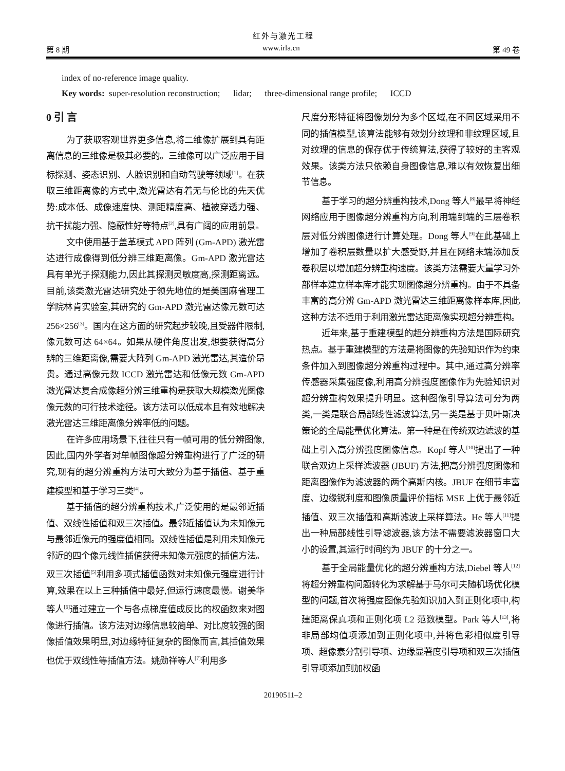红外与激光工程
第 8 期 www.irla.cn 第 49 卷
index of no-reference image quality.
Key words: super-resolution reconstruction; lidar; three-dimensional range profile; ICCD
0 引 言
为了获取客观世界更多信息,将二维像扩展到具有距离信息的三维像是极其必要的。三维像可以广泛应用于目标探测、姿态识别、人脸识别和自动驾驶等领域<sup>[1]</sup>。在获取三维距离像的方式中,激光雷达有着无与伦比的先天优势:成本低、成像速度快、测距精度高、植被穿透力强、抗干扰能力强、隐蔽性好等特点<sup>[2]</sup>,具有广阔的应用前景。
文中使用基于盖革模式 APD 阵列 (Gm-APD) 激光雷达进行成像得到低分辨三维距离像。Gm-APD 激光雷达具有单光子探测能力,因此其探测灵敏度高,探测距离远。目前,该类激光雷达研究处于领先地位的是美国麻省理工学院林肯实验室,其研究的 Gm-APD 激光雷达像元数可达 256×256<sup>[3]</sup>。国内在这方面的研究起步较晚,且受器件限制,像元数可达 64×64。如果从硬件角度出发,想要获得高分辨的三维距离像,需要大阵列 Gm-APD 激光雷达,其造价昂贵。通过高像元数 ICCD 激光雷达和低像元数 Gm-APD 激光雷达复合成像超分辨三维重构是获取大规模激光图像像元数的可行技术途径。该方法可以低成本且有效地解决激光雷达三维距离像分辨率低的问题。
在许多应用场景下,往往只有一帧可用的低分辨图像,因此,国内外学者对单帧图像超分辨重构进行了广泛的研究,现有的超分辨重构方法可大致分为基于插值、基于重建模型和基于学习三类<sup>[4]</sup>。
基于插值的超分辨重构技术,广泛使用的是最邻近插值、双线性插值和双三次插值。最邻近插值认为未知像元与最邻近像元的强度值相同。双线性插值是利用未知像元邻近的四个像元线性插值获得未知像元强度的插值方法。双三次插值<sup>[5]</sup>利用多项式插值函数对未知像元强度进行计算,效果在以上三种插值中最好,但运行速度最慢。谢美华等人<sup>[6]</sup>通过建立一个与各点梯度值成反比的权函数来对图像进行插值。该方法对边缘信息较简单、对比度较强的图像插值效果明显,对边缘特征复杂的图像而言,其插值效果也优于双线性等插值方法。姚勋祥等人<sup>[7]</sup>利用多
尺度分形特征将图像划分为多个区域,在不同区域采用不同的插值模型,该算法能够有效划分纹理和非纹理区域,且对纹理的信息的保存优于传统算法,获得了较好的主客观效果。该类方法只依赖自身图像信息,难以有效恢复出细节信息。
基于学习的超分辨重构技术,Dong 等人<sup>[8]</sup>最早将神经网络应用于图像超分辨重构方向,利用端到端的三层卷积层对低分辨图像进行计算处理。Dong 等人<sup>[9]</sup>在此基础上增加了卷积层数量以扩大感受野,并且在网络末端添加反卷积层以增加超分辨重构速度。该类方法需要大量学习外部样本建立样本库才能实现图像超分辨重构。由于不具备丰富的高分辨 Gm-APD 激光雷达三维距离像样本库,因此这种方法不适用于利用激光雷达距离像实现超分辨重构。
近年来,基于重建模型的超分辨重构方法是国际研究热点。基于重建模型的方法是将图像的先验知识作为约束条件加入到图像超分辨重构过程中。其中,通过高分辨率传感器采集强度像,利用高分辨强度图像作为先验知识对超分辨重构效果提升明显。这种图像引导算法可分为两类,一类是联合局部线性滤波算法,另一类是基于贝叶斯决策论的全局能量优化算法。第一种是在传统双边滤波的基础上引入高分辨强度图像信息。Kopf 等人<sup>[10]</sup>提出了一种联合双边上采样滤波器 (JBUF) 方法,把高分辨强度图像和距离图像作为滤波器的两个高斯内核。JBUF 在细节丰富度、边缘锐利度和图像质量评价指标 MSE 上优于最邻近插值、双三次插值和高斯滤波上采样算法。He 等人<sup>[11]</sup>提出一种局部线性引导滤波器,该方法不需要滤波器窗口大小的设置,其运行时间约为 JBUF 的十分之一。
基于全局能量优化的超分辨重构方法,Diebel 等人<sup>[12]</sup>将超分辨重构问题转化为求解基于马尔可夫随机场优化模型的问题,首次将强度图像先验知识加入到正则化项中,构建距离保真项和正则化项 L2 范数模型。Park 等人<sup>[13]</sup>,将非局部均值项添加到正则化项中,并将色彩相似度引导项、超像素分割引导项、边缘显著度引导项和双三次插值引导项添加到加权函
20190511–2